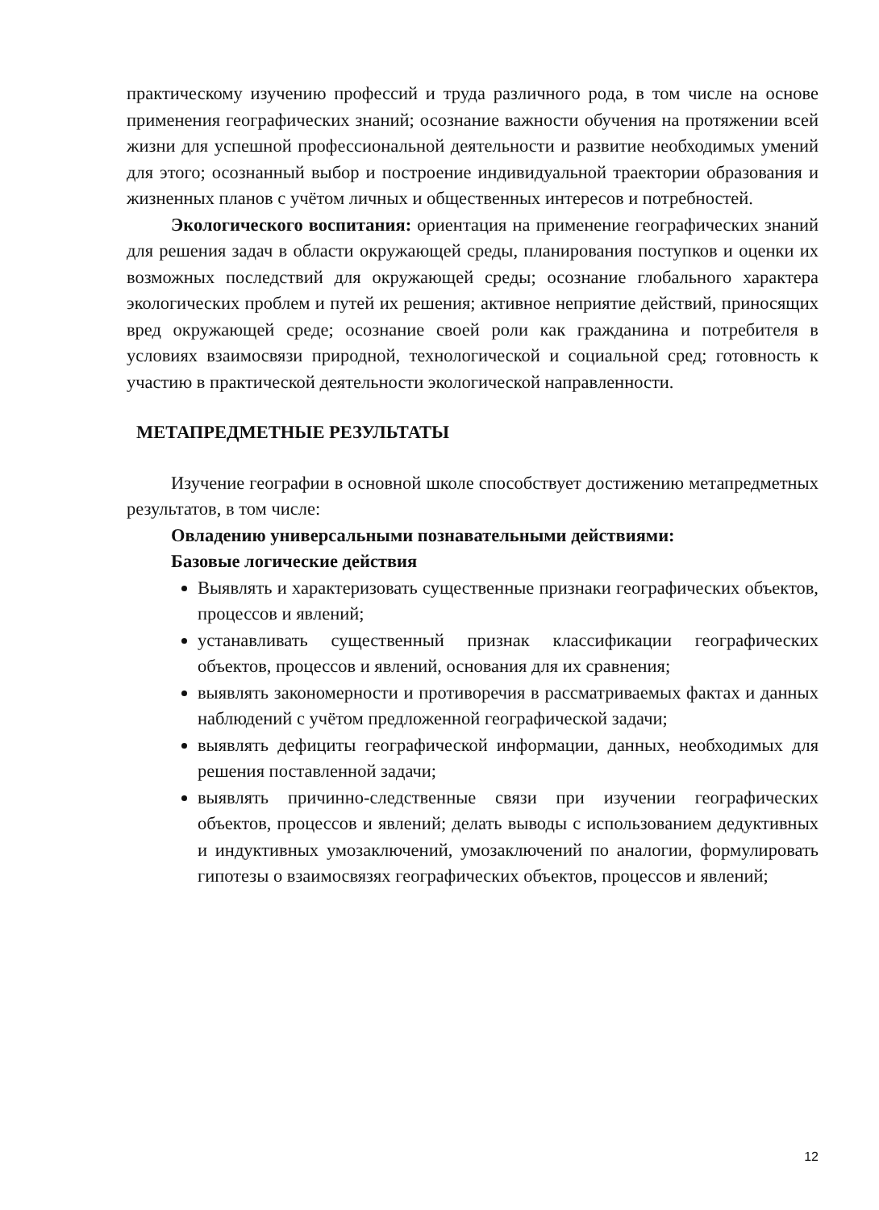практическому изучению профессий и труда различного рода, в том числе на основе применения географических знаний; осознание важности обучения на протяжении всей жизни для успешной профессиональной деятельности и развитие необходимых умений для этого; осознанный выбор и построение индивидуальной траектории образования и жизненных планов с учётом личных и общественных интересов и потребностей.
Экологического воспитания: ориентация на применение географических знаний для решения задач в области окружающей среды, планирования поступков и оценки их возможных последствий для окружающей среды; осознание глобального характера экологических проблем и путей их решения; активное неприятие действий, приносящих вред окружающей среде; осознание своей роли как гражданина и потребителя в условиях взаимосвязи природной, технологической и социальной сред; готовность к участию в практической деятельности экологической направленности.
МЕТАПРЕДМЕТНЫЕ РЕЗУЛЬТАТЫ
Изучение географии в основной школе способствует достижению метапредметных результатов, в том числе:
Овладению универсальными познавательными действиями:
Базовые логические действия
Выявлять и характеризовать существенные признаки географических объектов, процессов и явлений;
устанавливать существенный признак классификации географических объектов, процессов и явлений, основания для их сравнения;
выявлять закономерности и противоречия в рассматриваемых фактах и данных наблюдений с учётом предложенной географической задачи;
выявлять дефициты географической информации, данных, необходимых для решения поставленной задачи;
выявлять причинно-следственные связи при изучении географических объектов, процессов и явлений; делать выводы с использованием дедуктивных и индуктивных умозаключений, умозаключений по аналогии, формулировать гипотезы о взаимосвязях географических объектов, процессов и явлений;
12